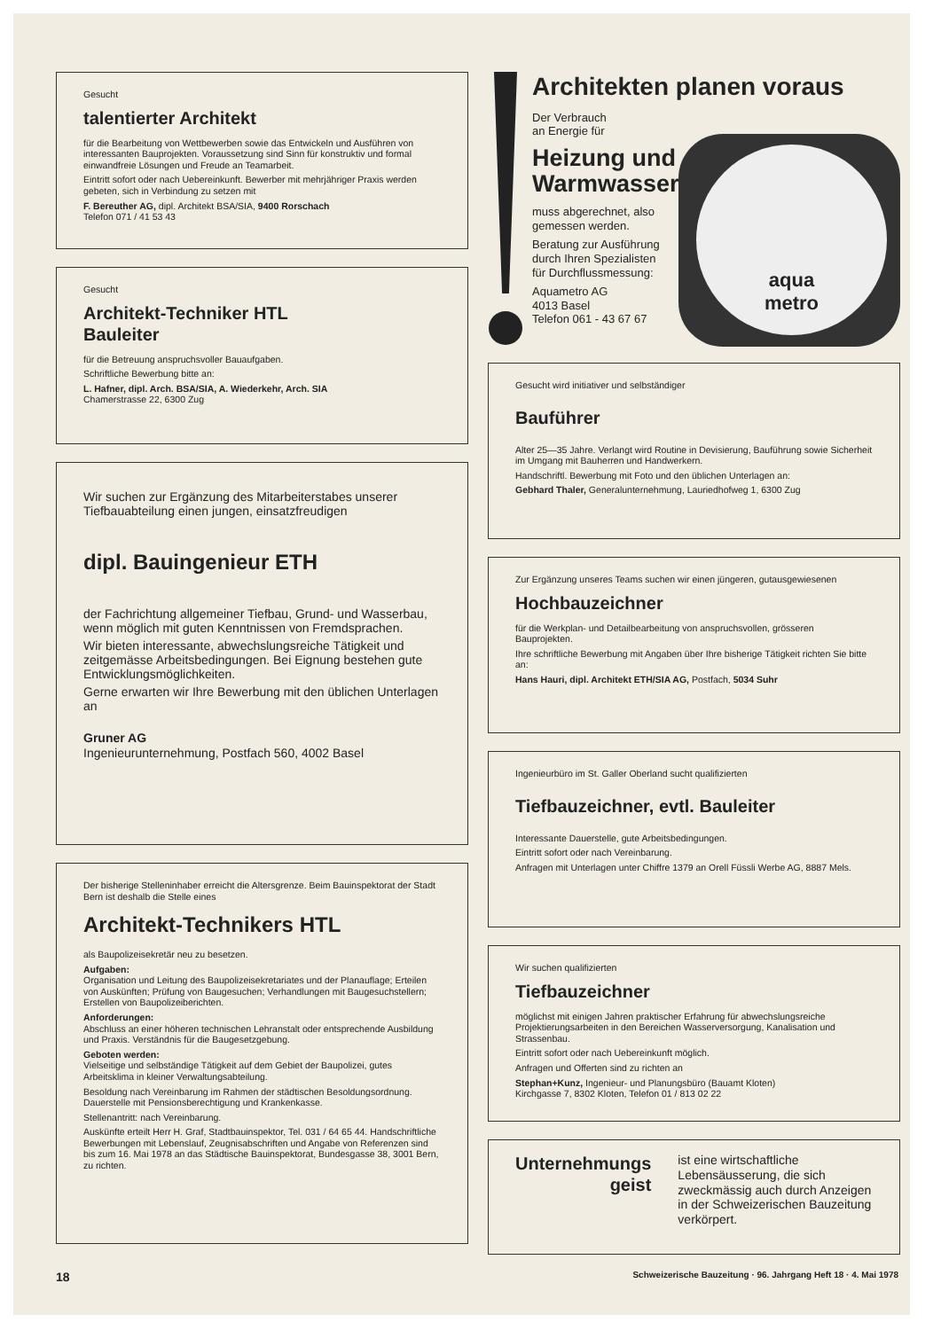Gesucht
talentierter Architekt
für die Bearbeitung von Wettbewerben sowie das Entwickeln und Ausführen von interessanten Bauprojekten. Voraussetzung sind Sinn für konstruktiv und formal einwandfreie Lösungen und Freude an Teamarbeit.
Eintritt sofort oder nach Uebereinkunft. Bewerber mit mehrjähriger Praxis werden gebeten, sich in Verbindung zu setzen mit
F. Bereuther AG, dipl. Architekt BSA/SIA, 9400 Rorschach
Telefon 071 / 41 53 43
Gesucht
Architekt-Techniker HTL
Bauleiter
für die Betreuung anspruchsvoller Bauaufgaben.
Schriftliche Bewerbung bitte an:
L. Hafner, dipl. Arch. BSA/SIA, A. Wiederkehr, Arch. SIA
Chamerstrasse 22, 6300 Zug
Wir suchen zur Ergänzung des Mitarbeiterstabes unserer Tiefbauabteilung einen jungen, einsatzfreudigen
dipl. Bauingenieur ETH
der Fachrichtung allgemeiner Tiefbau, Grund- und Wasserbau, wenn möglich mit guten Kenntnissen von Fremdsprachen.
Wir bieten interessante, abwechslungsreiche Tätigkeit und zeitgemässe Arbeitsbedingungen. Bei Eignung bestehen gute Entwicklungsmöglichkeiten.
Gerne erwarten wir Ihre Bewerbung mit den üblichen Unterlagen an
Gruner AG
Ingenieurunternehmung, Postfach 560, 4002 Basel
Der bisherige Stelleninhaber erreicht die Altersgrenze. Beim Bauinspektorat der Stadt Bern ist deshalb die Stelle eines
Architekt-Technikers HTL
als Baupolizeisekretär neu zu besetzen.
Aufgaben:
Organisation und Leitung des Baupolizeisekretariates und der Planauflage; Erteilen von Auskünften; Prüfung von Baugesuchen; Verhandlungen mit Baugesuchstellern; Erstellen von Baupolizeiberichten.
Anforderungen:
Abschluss an einer höheren technischen Lehranstalt oder entsprechende Ausbildung und Praxis. Verständnis für die Baugesetzgebung.
Geboten werden:
Vielseitige und selbständige Tätigkeit auf dem Gebiet der Baupolizei, gutes Arbeitsklima in kleiner Verwaltungsabteilung.
Besoldung nach Vereinbarung im Rahmen der städtischen Besoldungsordnung. Dauerstelle mit Pensionsberechtigung und Krankenkasse.
Stellenantritt: nach Vereinbarung.
Auskünfte erteilt Herr H. Graf, Stadtbauinspektor, Tel. 031 / 64 65 44. Handschriftliche Bewerbungen mit Lebenslauf, Zeugnisabschriften und Angabe von Referenzen sind bis zum 16. Mai 1978 an das Städtische Bauinspektorat, Bundesgasse 38, 3001 Bern, zu richten.
aqua
metro
Architekten planen voraus
Der Verbrauch
an Energie für
Heizung und
Warmwasser
muss abgerechnet, also
gemessen werden.
Beratung zur Ausführung
durch Ihren Spezialisten
für Durchflussmessung:
Aquametro AG
4013 Basel
Telefon 061 - 43 67 67
Gesucht wird initiativer und selbständiger
Bauführer
Alter 25—35 Jahre. Verlangt wird Routine in Devisierung, Bauführung sowie Sicherheit im Umgang mit Bauherren und Handwerkern.
Handschriftl. Bewerbung mit Foto und den üblichen Unterlagen an:
Gebhard Thaler, Generalunternehmung, Lauriedhofweg 1, 6300 Zug
Zur Ergänzung unseres Teams suchen wir einen jüngeren, gutausgewiesenen
Hochbauzeichner
für die Werkplan- und Detailbearbeitung von anspruchsvollen, grösseren Bauprojekten.
Ihre schriftliche Bewerbung mit Angaben über Ihre bisherige Tätigkeit richten Sie bitte an:
Hans Hauri, dipl. Architekt ETH/SIA AG, Postfach, 5034 Suhr
Ingenieurbüro im St. Galler Oberland sucht qualifizierten
Tiefbauzeichner, evtl. Bauleiter
Interessante Dauerstelle, gute Arbeitsbedingungen.
Eintritt sofort oder nach Vereinbarung.
Anfragen mit Unterlagen unter Chiffre 1379 an Orell Füssli Werbe AG, 8887 Mels.
Wir suchen qualifizierten
Tiefbauzeichner
möglichst mit einigen Jahren praktischer Erfahrung für abwechslungsreiche Projektierungsarbeiten in den Bereichen Wasserversorgung, Kanalisation und Strassenbau.
Eintritt sofort oder nach Uebereinkunft möglich.
Anfragen und Offerten sind zu richten an
Stephan+Kunz, Ingenieur- und Planungsbüro (Bauamt Kloten)
Kirchgasse 7, 8302 Kloten, Telefon 01 / 813 02 22
Unternehmungs
geist
ist eine wirtschaftliche Lebensäusserung, die sich zweckmässig auch durch Anzeigen in der Schweizerischen Bauzeitung verkörpert.
18 Schweizerische Bauzeitung · 96. Jahrgang Heft 18 · 4. Mai 1978